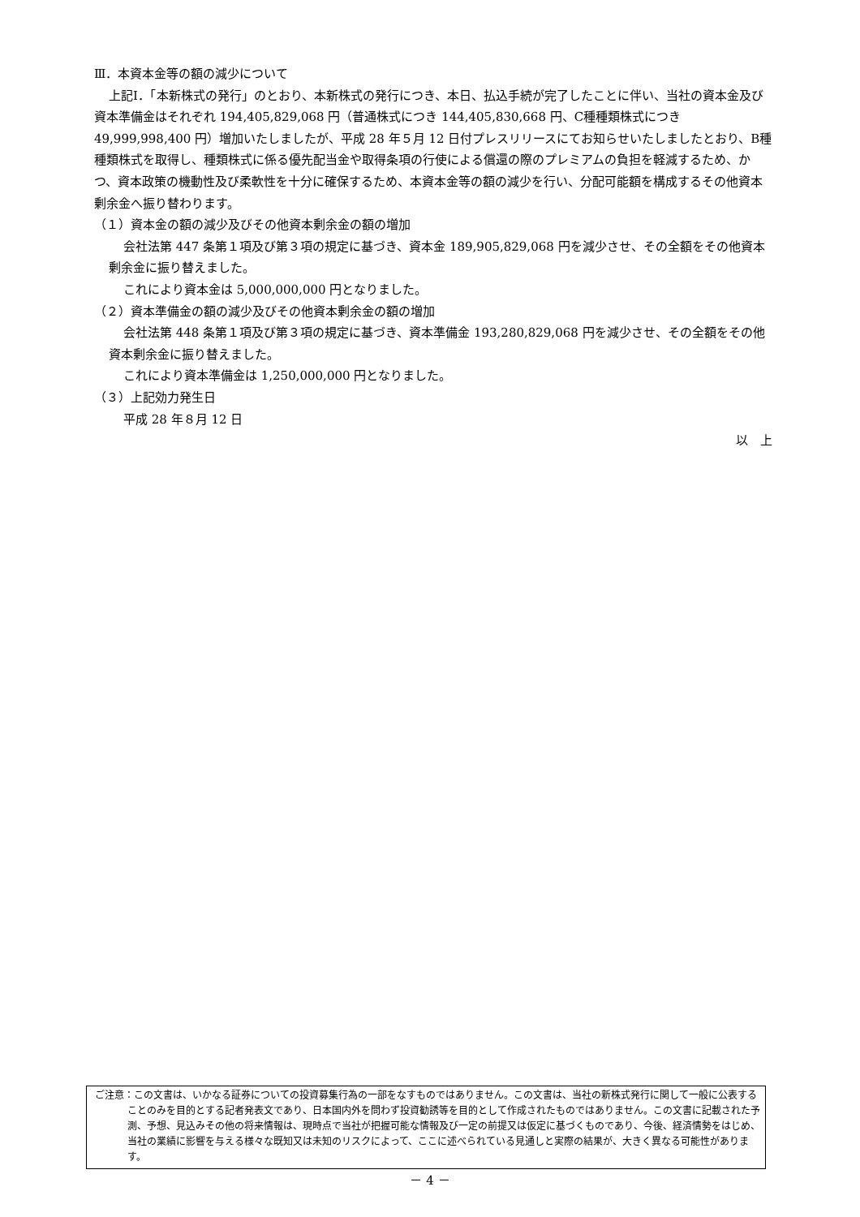Ⅲ．本資本金等の額の減少について
上記Ⅰ．「本新株式の発行」のとおり、本新株式の発行につき、本日、払込手続が完了したことに伴い、当社の資本金及び資本準備金はそれぞれ 194,405,829,068 円（普通株式につき 144,405,830,668 円、C種種類株式につき 49,999,998,400 円）増加いたしましたが、平成 28 年５月 12 日付プレスリリースにてお知らせいたしましたとおり、B種種類株式を取得し、種類株式に係る優先配当金や取得条項の行使による償還の際のプレミアムの負担を軽減するため、かつ、資本政策の機動性及び柔軟性を十分に確保するため、本資本金等の額の減少を行い、分配可能額を構成するその他資本剰余金へ振り替わります。
（１）資本金の額の減少及びその他資本剰余金の額の増加
会社法第 447 条第１項及び第３項の規定に基づき、資本金 189,905,829,068 円を減少させ、その全額をその他資本剰余金に振り替えました。
これにより資本金は 5,000,000,000 円となりました。
（２）資本準備金の額の減少及びその他資本剰余金の額の増加
会社法第 448 条第１項及び第３項の規定に基づき、資本準備金 193,280,829,068 円を減少させ、その全額をその他資本剰余金に振り替えました。
これにより資本準備金は 1,250,000,000 円となりました。
（３）上記効力発生日
平成 28 年８月 12 日
以　上
ご注意：この文書は、いかなる証券についての投資募集行為の一部をなすものではありません。この文書は、当社の新株式発行に関して一般に公表することのみを目的とする記者発表文であり、日本国内外を問わず投資勧誘等を目的として作成されたものではありません。この文書に記載された予測、予想、見込みその他の将来情報は、現時点で当社が把握可能な情報及び一定の前提又は仮定に基づくものであり、今後、経済情勢をはじめ、当社の業績に影響を与える様々な既知又は未知のリスクによって、ここに述べられている見通しと実際の結果が、大きく異なる可能性があります。
－ 4 －